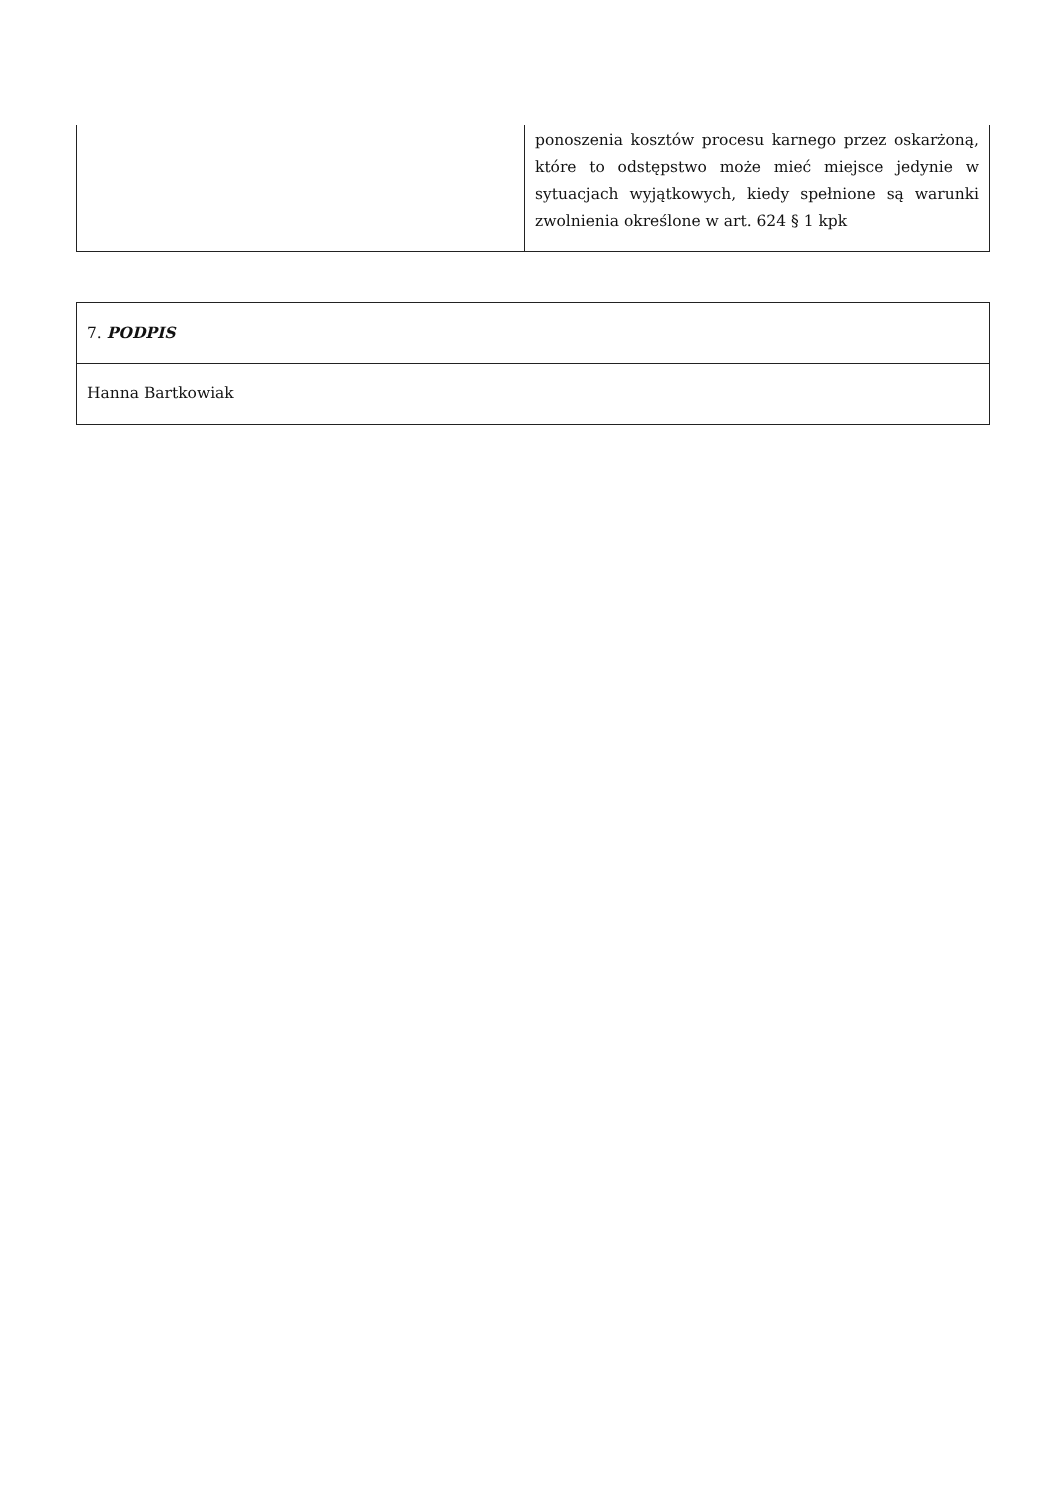| | ponoszenia kosztów procesu karnego przez oskarżoną, które to odstępstwo może mieć miejsce jedynie w sytuacjach wyjątkowych, kiedy spełnione są warunki zwolnienia określone w art. 624 § 1 kpk |
| 7. PODPIS |
| Hanna Bartkowiak |